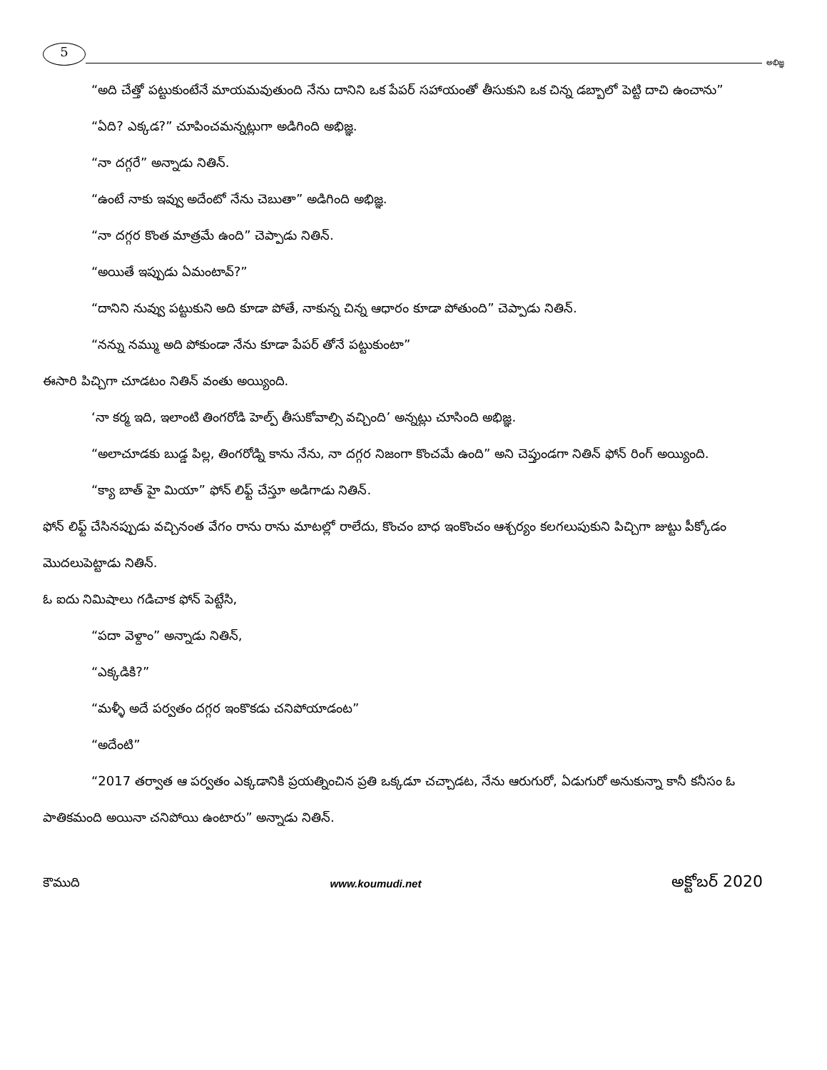5
అభిజ్ఞ
“అది చేత్తో పట్టుకుంటేనే మాయమవుతుంది నేను దానిని ఒక పేపర్ సహాయంతో తీసుకుని ఒక చిన్న డబ్బాలో పెట్టి దాచి ఉంచాను”
“ఏది? ఎక్కడ?” చూపించమన్నట్లుగా అడిగింది అభిజ్ఞ.
“నా దగ్గరే” అన్నాడు నితిన్.
“ఉంటే నాకు ఇవ్వు అదేంటో నేను చెబుతా” అడిగింది అభిజ్ఞ.
“నా దగ్గర కొంత మాత్రమే ఉంది” చెప్పాడు నితిన్.
“అయితే ఇప్పుడు ఏమంటావ్?”
“దానిని నువ్వు పట్టుకుని అది కూడా పోతే, నాకున్న చిన్న ఆధారం కూడా పోతుంది” చెప్పాడు నితిన్.
“నన్ను నమ్ము అది పోకుండా నేను కూడా పేపర్ తోనే పట్టుకుంటా”
ఈసారి పిచ్చిగా చూడటం నితిన్ వంతు అయ్యింది.
‘నా కర్మ ఇది, ఇలాంటి తింగరోడి హెల్ప్ తీసుకోవాల్సి వచ్చింది’ అన్నట్లు చూసింది అభిజ్ఞ.
“అలాచూడకు బుడ్డ పిల్ల, తింగరోడ్ని కాను నేను, నా దగ్గర నిజంగా కొంచమే ఉంది” అని చెప్తుండగా నితిన్ ఫోన్ రింగ్ అయ్యింది.
“క్యా బాత్ హై మియా” ఫోన్ లిఫ్ట్ చేస్తూ అడిగాడు నితిన్.
ఫోన్ లిఫ్ట్ చేసినప్పుడు వచ్చినంత వేగం రాను రాను మాటల్లో రాలేదు, కొంచం బాధ ఇంకొంచం ఆశ్చర్యం కలగలుపుకుని పిచ్చిగా జుట్టు పీక్కోడం మొదలుపెట్టాడు నితిన్.
ఓ ఐదు నిమిషాలు గడిచాక ఫోన్ పెట్టేసి,
“పదా వెళ్దాం” అన్నాడు నితిన్,
“ఎక్కడికి?”
“మళ్ళీ అదే పర్వతం దగ్గర ఇంకొకడు చనిపోయాడంట”
“అదేంటి”
“2017 తర్వాత ఆ పర్వతం ఎక్కడానికి ప్రయత్నించిన ప్రతి ఒక్కడూ చచ్చాడట, నేను ఆరుగురో, ఏడుగురో అనుకున్నా కానీ కనీసం ఓ పాతికమంది అయినా చనిపోయి ఉంటారు” అన్నాడు నితిన్.
కౌముది www.koumudi.net అక్టోబర్ 2020